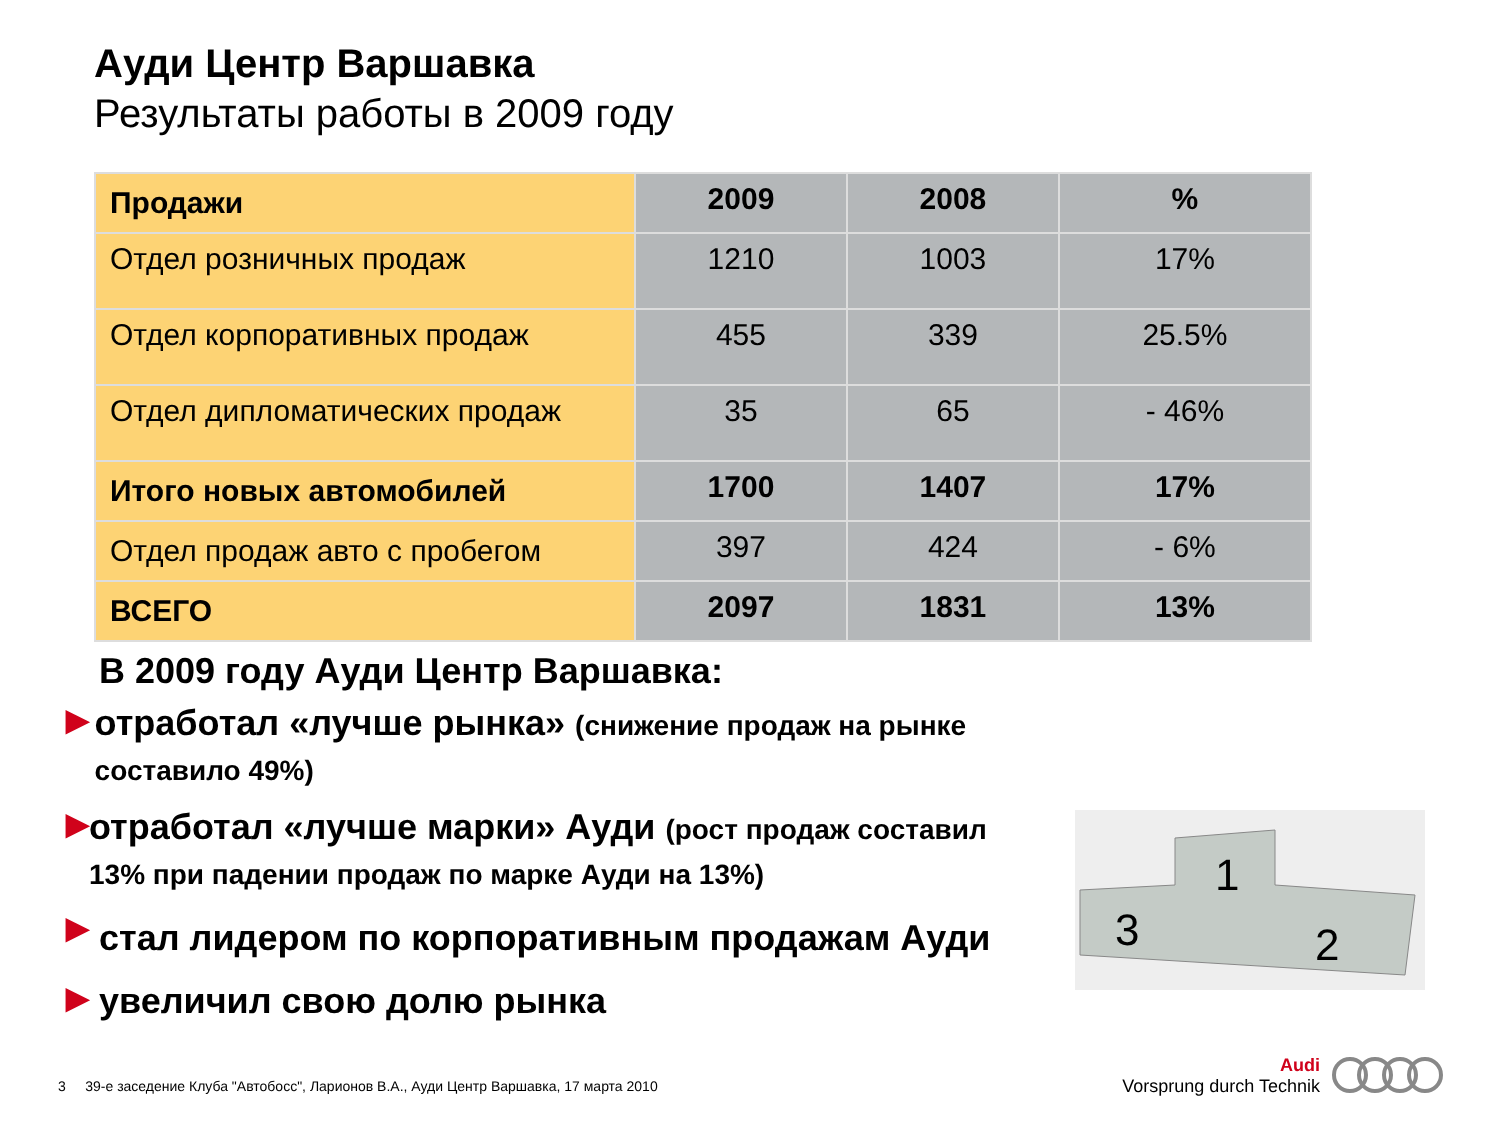Ауди Центр Варшавка
Результаты работы в 2009 году
| Продажи | 2009 | 2008 | % |
| --- | --- | --- | --- |
| Отдел розничных продаж | 1210 | 1003 | 17% |
| Отдел корпоративных продаж | 455 | 339 | 25.5% |
| Отдел дипломатических продаж | 35 | 65 | - 46% |
| Итого новых автомобилей | 1700 | 1407 | 17% |
| Отдел продаж авто с пробегом | 397 | 424 | - 6% |
| ВСЕГО | 2097 | 1831 | 13% |
В 2009 году Ауди Центр Варшавка:
▶
отработал «лучше рынка» (снижение продаж на рынке составило 49%)
▶
отработал «лучше марки» Ауди (рост продаж составил 13% при падении продаж по марке Ауди на 13%)
▶
стал лидером по корпоративным продажам Ауди
▶
увеличил свою долю рынка
3
1
2
3 39-е заседение Клуба "Автобосс", Ларионов В.А., Ауди Центр Варшавка, 17 марта 2010
Audi
Vorsprung durch Technik